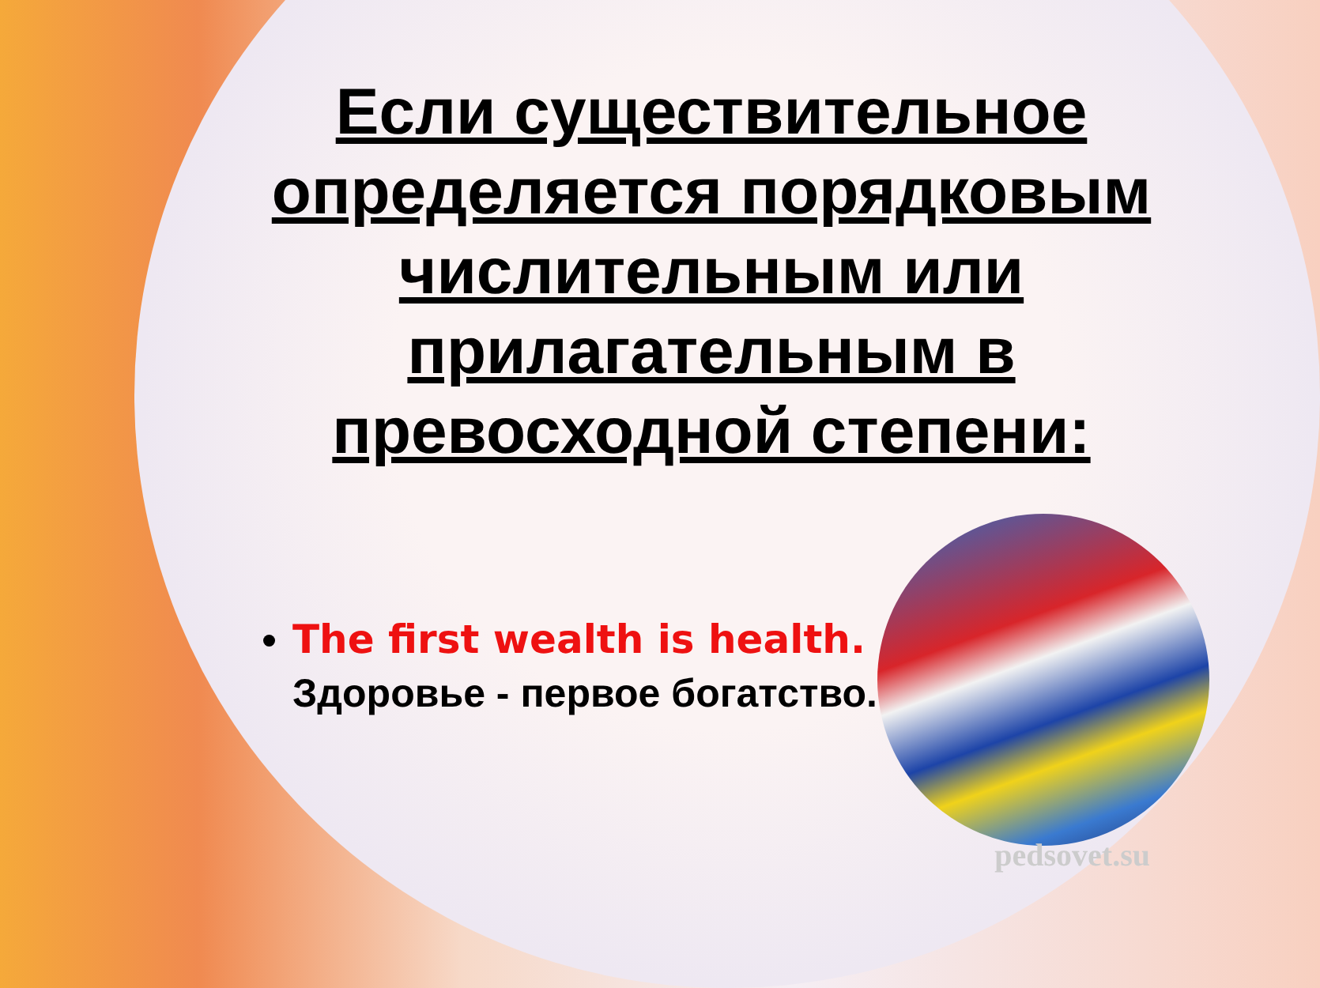Если существительное определяется порядковым числительным или прилагательным в превосходной степени:
The first wealth is health.
Здоровье - первое богатство.
pedsovet.su